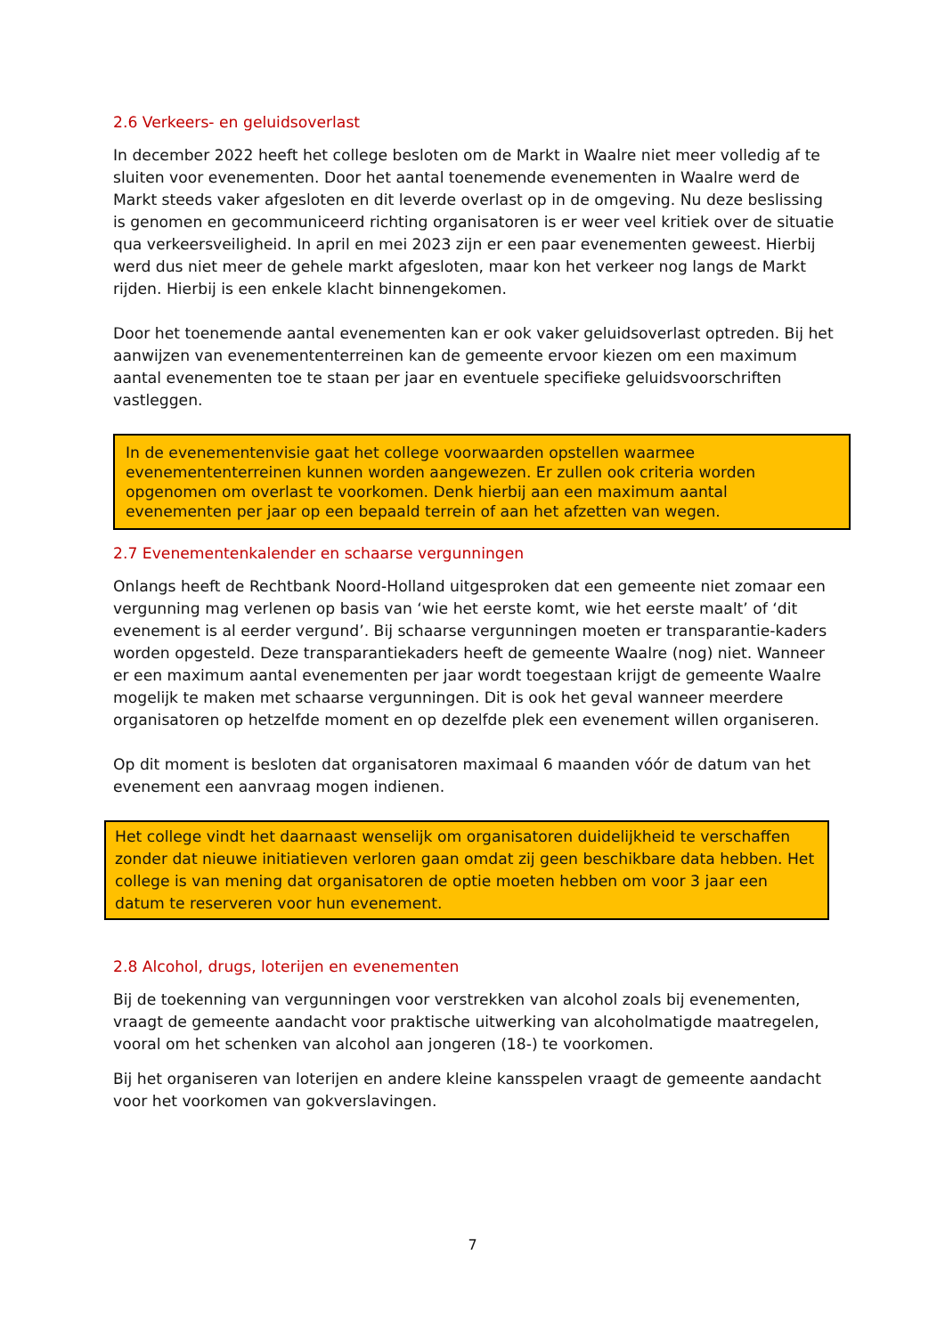2.6 Verkeers- en geluidsoverlast
In december 2022 heeft het college besloten om de Markt in Waalre niet meer volledig af te sluiten voor evenementen. Door het aantal toenemende evenementen in Waalre werd de Markt steeds vaker afgesloten en dit leverde overlast op in de omgeving. Nu deze beslissing is genomen en gecommuniceerd richting organisatoren is er weer veel kritiek over de situatie qua verkeersveiligheid. In april en mei 2023 zijn er een paar evenementen geweest. Hierbij werd dus niet meer de gehele markt afgesloten, maar kon het verkeer nog langs de Markt rijden. Hierbij is een enkele klacht binnengekomen.
Door het toenemende aantal evenementen kan er ook vaker geluidsoverlast optreden. Bij het aanwijzen van evenemententerreinen kan de gemeente ervoor kiezen om een maximum aantal evenementen toe te staan per jaar en eventuele specifieke geluidsvoorschriften vastleggen.
In de evenementenvisie gaat het college voorwaarden opstellen waarmee evenemententerreinen kunnen worden aangewezen. Er zullen ook criteria worden opgenomen om overlast te voorkomen. Denk hierbij aan een maximum aantal evenementen per jaar op een bepaald terrein of aan het afzetten van wegen.
2.7 Evenementenkalender en schaarse vergunningen
Onlangs heeft de Rechtbank Noord-Holland uitgesproken dat een gemeente niet zomaar een vergunning mag verlenen op basis van ‘wie het eerste komt, wie het eerste maalt’ of ‘dit evenement is al eerder vergund’. Bij schaarse vergunningen moeten er transparantie-kaders worden opgesteld. Deze transparantiekaders heeft de gemeente Waalre (nog) niet. Wanneer er een maximum aantal evenementen per jaar wordt toegestaan krijgt de gemeente Waalre mogelijk te maken met schaarse vergunningen. Dit is ook het geval wanneer meerdere organisatoren op hetzelfde moment en op dezelfde plek een evenement willen organiseren.
Op dit moment is besloten dat organisatoren maximaal 6 maanden vóór de datum van het evenement een aanvraag mogen indienen.
Het college vindt het daarnaast wenselijk om organisatoren duidelijkheid te verschaffen zonder dat nieuwe initiatieven verloren gaan omdat zij geen beschikbare data hebben. Het college is van mening dat organisatoren de optie moeten hebben om voor 3 jaar een datum te reserveren voor hun evenement.
2.8 Alcohol, drugs, loterijen en evenementen
Bij de toekenning van vergunningen voor verstrekken van alcohol zoals bij evenementen, vraagt de gemeente aandacht voor praktische uitwerking van alcoholmatigde maatregelen, vooral om het schenken van alcohol aan jongeren (18-) te voorkomen.
Bij het organiseren van loterijen en andere kleine kansspelen vraagt de gemeente aandacht voor het voorkomen van gokverslavingen.
7